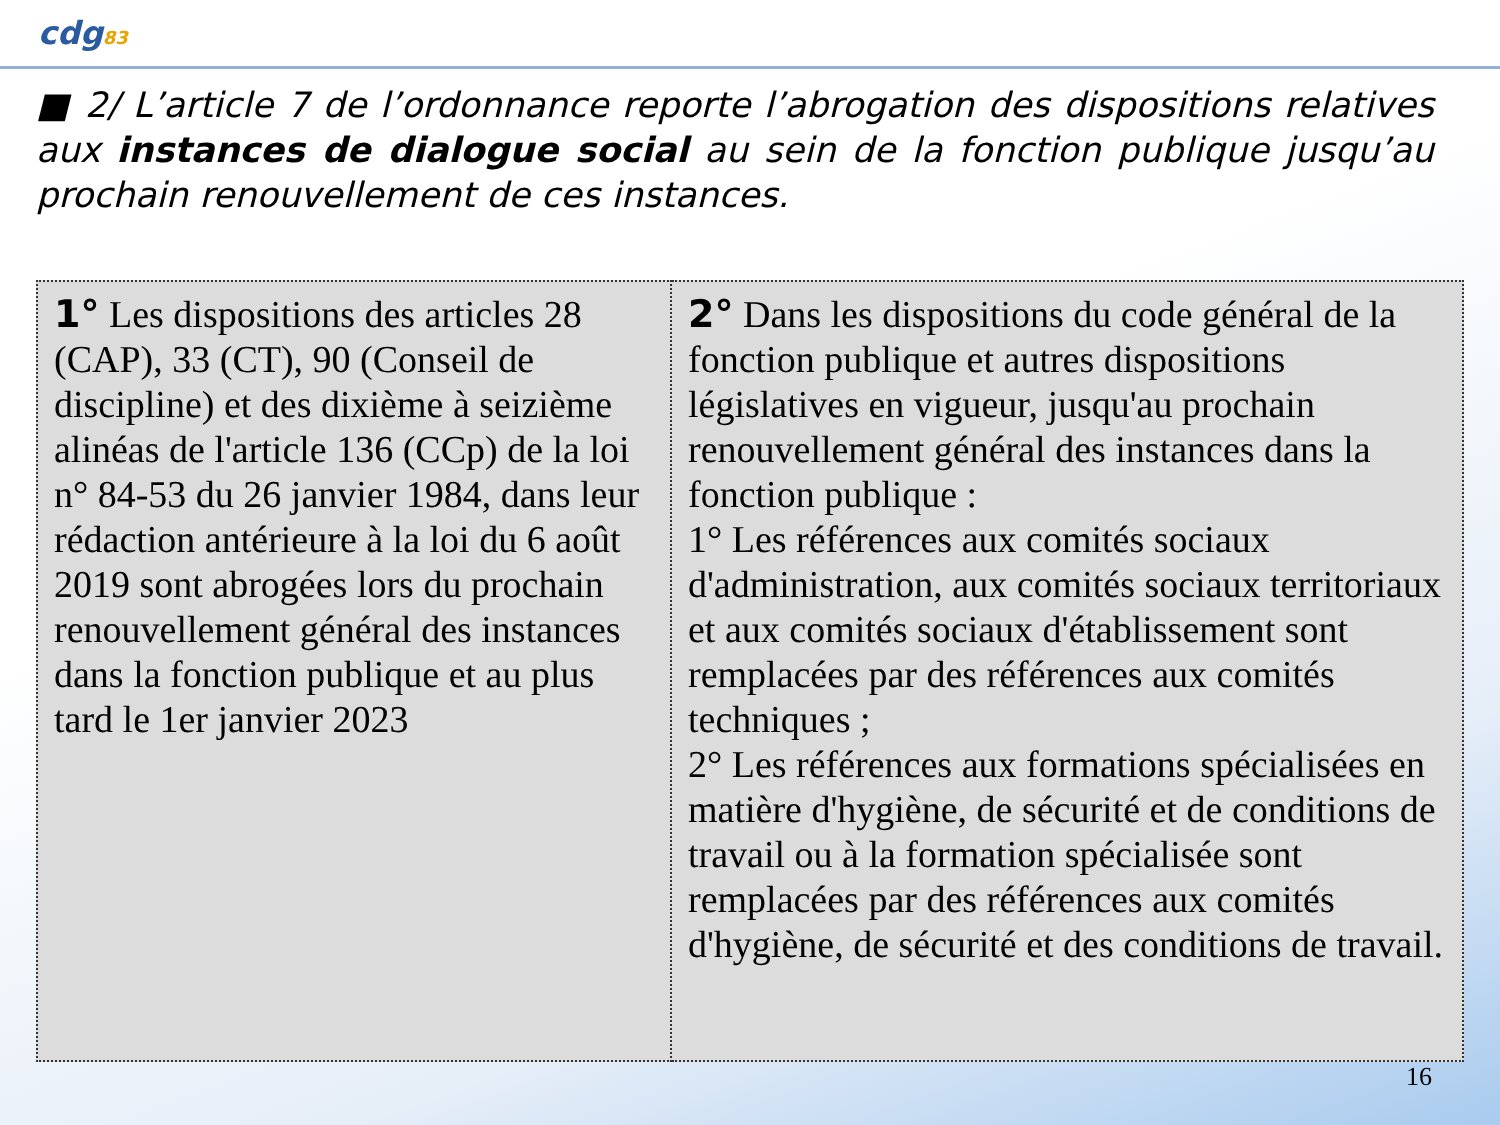cdg83
■ 2/ L’article 7 de l’ordonnance reporte l’abrogation des dispositions relatives aux instances de dialogue social au sein de la fonction publique jusqu’au prochain renouvellement de ces instances.
| 1° Les dispositions des articles 28 (CAP), 33 (CT), 90 (Conseil de discipline) et des dixième à seizième alinéas de l'article 136 (CCp) de la loi n° 84-53 du 26 janvier 1984, dans leur rédaction antérieure à la loi du 6 août 2019 sont abrogées lors du prochain renouvellement général des instances dans la fonction publique et au plus tard le 1er janvier 2023 | 2° Dans les dispositions du code général de la fonction publique et autres dispositions législatives en vigueur, jusqu'au prochain renouvellement général des instances dans la fonction publique : 1° Les références aux comités sociaux d'administration, aux comités sociaux territoriaux et aux comités sociaux d'établissement sont remplacées par des références aux comités techniques ; 2° Les références aux formations spécialisées en matière d'hygiène, de sécurité et de conditions de travail ou à la formation spécialisée sont remplacées par des références aux comités d'hygiène, de sécurité et des conditions de travail. |
16